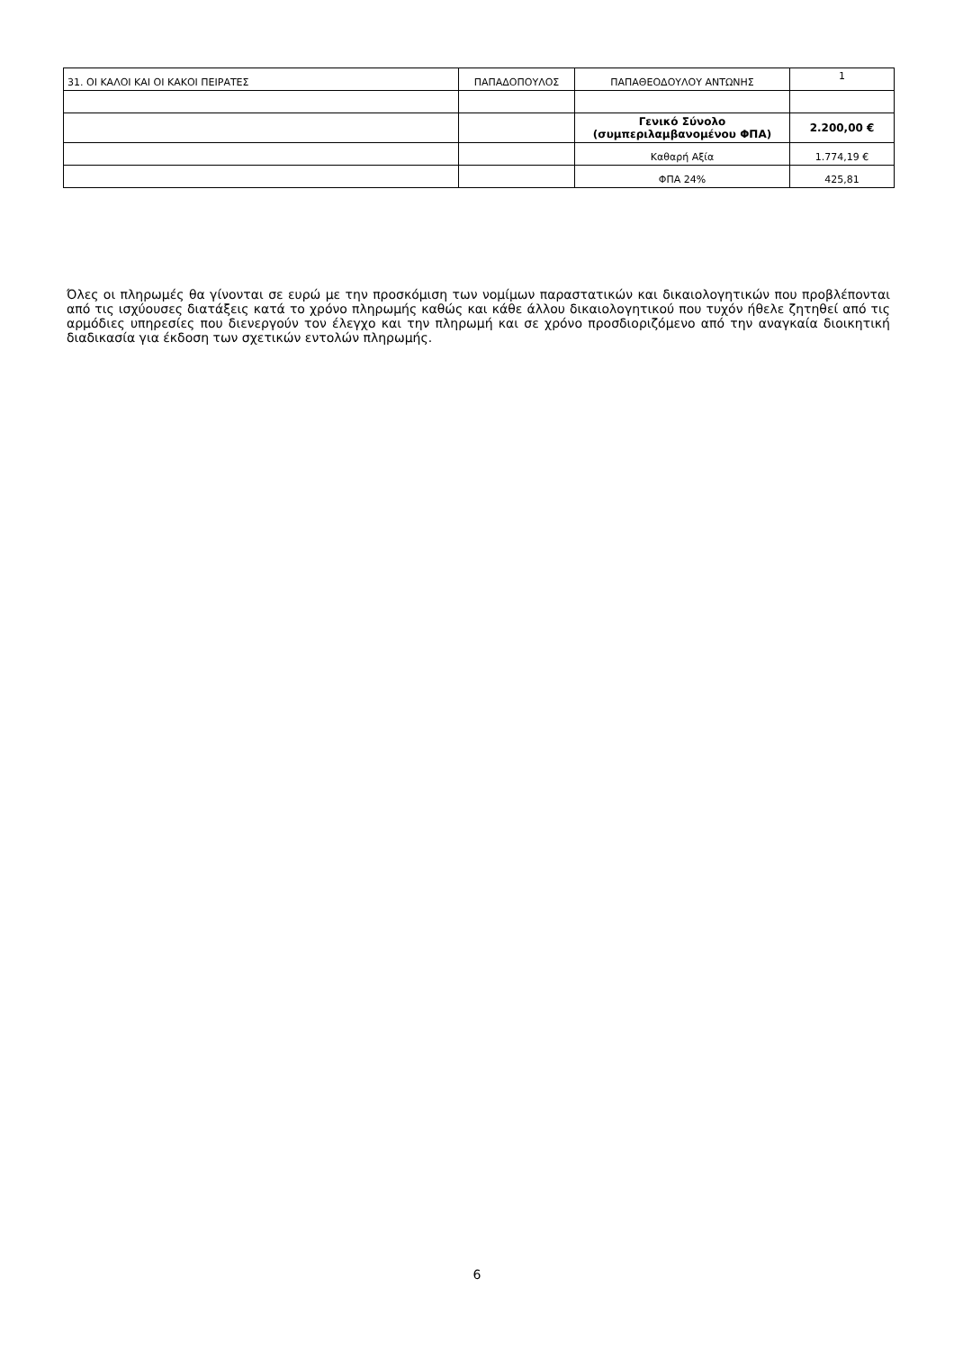| 31. ΟΙ ΚΑΛΟΙ ΚΑΙ ΟΙ ΚΑΚΟΙ ΠΕΙΡΑΤΕΣ | ΠΑΠΑΔΟΠΟΥΛΟΣ | ΠΑΠΑΘΕΟΔΟΥΛΟΥ ΑΝΤΩΝΗΣ | 1 |
| | | Γενικό Σύνολο (συμπεριλαμβανομένου ΦΠΑ) | 2.200,00 € |
| | | Καθαρή Αξία | 1.774,19 € |
| | | ΦΠΑ 24% | 425,81 |
Όλες οι πληρωμές θα γίνονται σε ευρώ με την προσκόμιση των νομίμων παραστατικών και δικαιολογητικών που προβλέπονται από τις ισχύουσες διατάξεις κατά το χρόνο πληρωμής καθώς και κάθε άλλου δικαιολογητικού που τυχόν ήθελε ζητηθεί από τις αρμόδιες υπηρεσίες που διενεργούν τον έλεγχο και την πληρωμή και σε χρόνο προσδιοριζόμενο από την αναγκαία διοικητική διαδικασία για έκδοση των σχετικών εντολών πληρωμής.
6